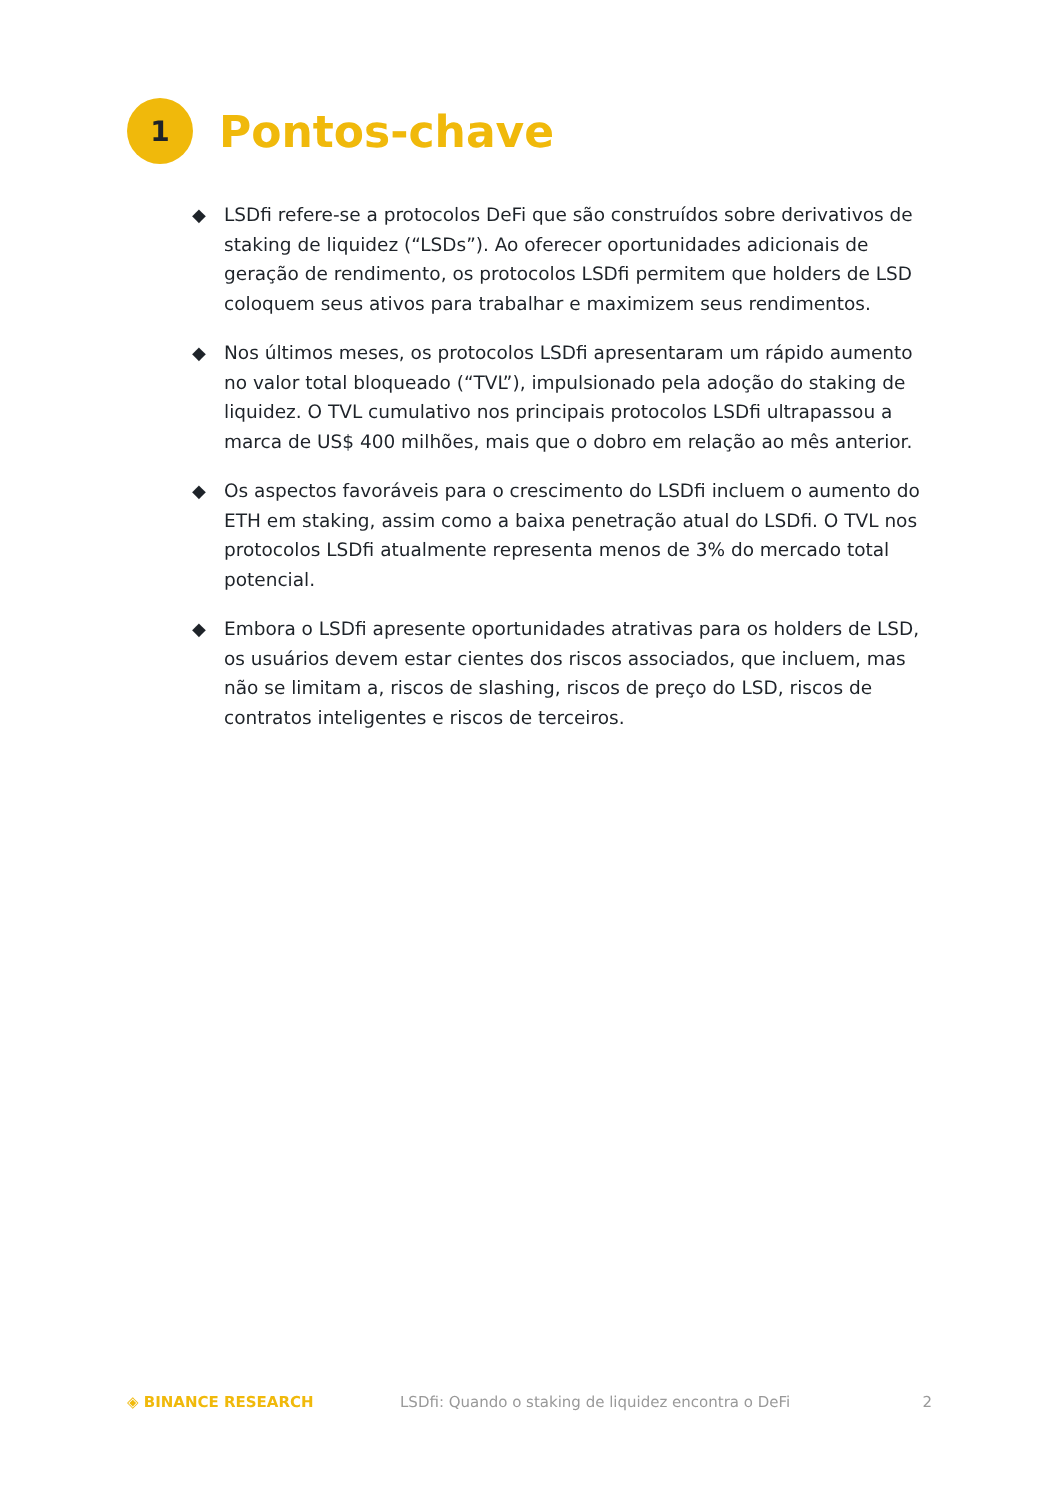1
Pontos-chave
◆ LSDfi refere-se a protocolos DeFi que são construídos sobre derivativos de staking de liquidez (“LSDs”). Ao oferecer oportunidades adicionais de geração de rendimento, os protocolos LSDfi permitem que holders de LSD coloquem seus ativos para trabalhar e maximizem seus rendimentos.
◆ Nos últimos meses, os protocolos LSDfi apresentaram um rápido aumento no valor total bloqueado (“TVL”), impulsionado pela adoção do staking de liquidez. O TVL cumulativo nos principais protocolos LSDfi ultrapassou a marca de US$ 400 milhões, mais que o dobro em relação ao mês anterior.
◆ Os aspectos favoráveis para o crescimento do LSDfi incluem o aumento do ETH em staking, assim como a baixa penetração atual do LSDfi. O TVL nos protocolos LSDfi atualmente representa menos de 3% do mercado total potencial.
◆ Embora o LSDfi apresente oportunidades atrativas para os holders de LSD, os usuários devem estar cientes dos riscos associados, que incluem, mas não se limitam a, riscos de slashing, riscos de preço do LSD, riscos de contratos inteligentes e riscos de terceiros.
◈ BINANCE RESEARCH LSDfi: Quando o staking de liquidez encontra o DeFi 2